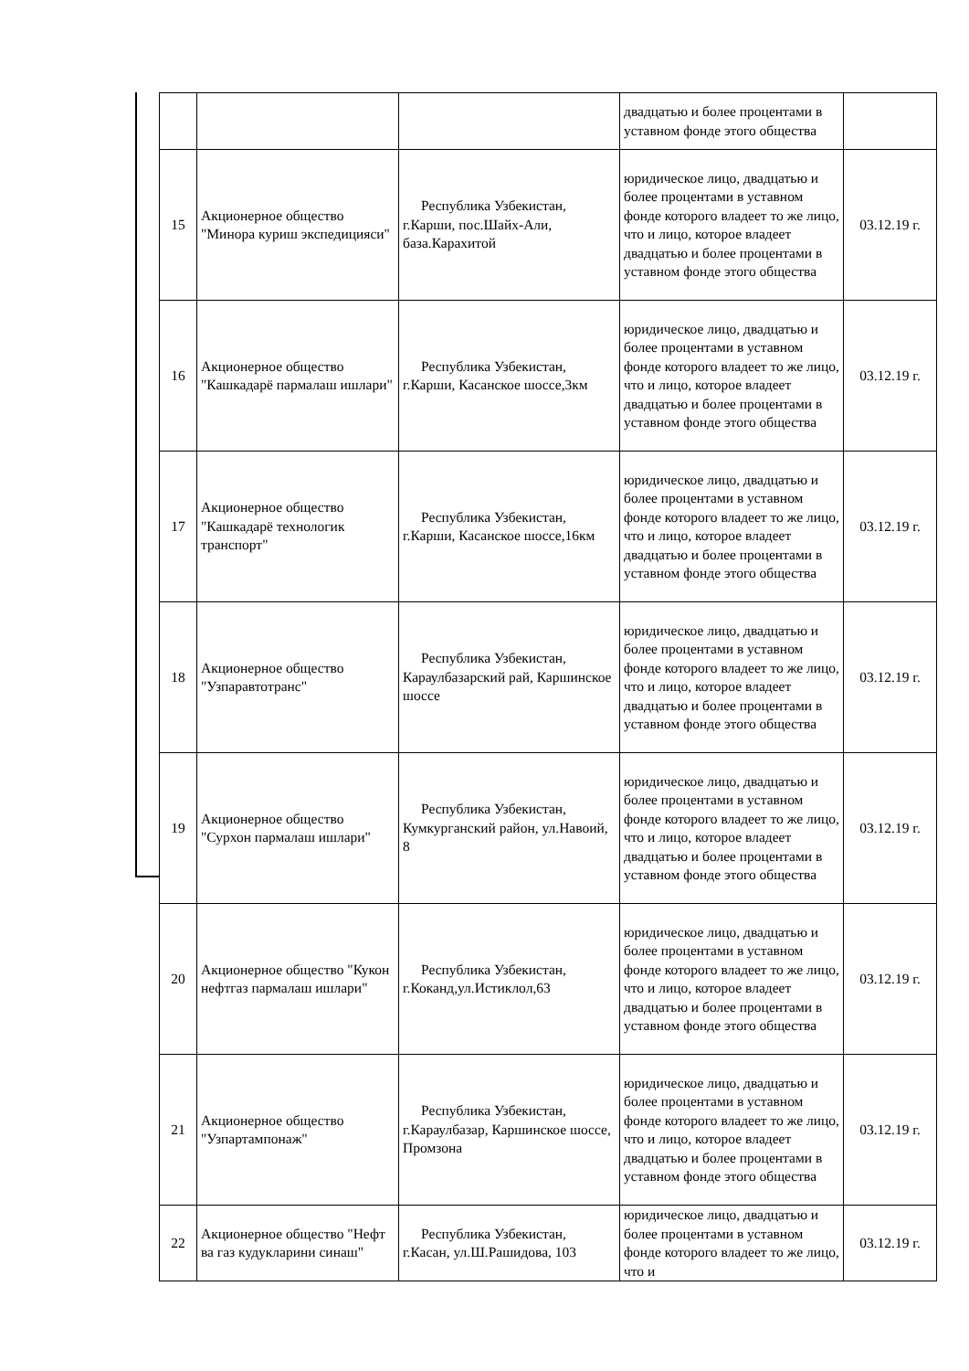| | | | двадцатью и более процентами в уставном фонде этого общества | |
| 15 | Акционерное общество "Минора куриш экспедицияси" | Республика Узбекистан, г.Карши, пос.Шайх-Али, база.Карахитой | юридическое лицо, двадцатью и более процентами в уставном фонде которого владеет то же лицо, что и лицо, которое владеет двадцатью и более процентами в уставном фонде этого общества | 03.12.19 г. |
| 16 | Акционерное общество "Кашкадарё пармалаш ишлари" | Республика Узбекистан, г.Карши, Касанское шоссе,3км | юридическое лицо, двадцатью и более процентами в уставном фонде которого владеет то же лицо, что и лицо, которое владеет двадцатью и более процентами в уставном фонде этого общества | 03.12.19 г. |
| 17 | Акционерное общество "Кашкадарё технологик транспорт" | Республика Узбекистан, г.Карши, Касанское шоссе,16км | юридическое лицо, двадцатью и более процентами в уставном фонде которого владеет то же лицо, что и лицо, которое владеет двадцатью и более процентами в уставном фонде этого общества | 03.12.19 г. |
| 18 | Акционерное общество "Узпаравтотранс" | Республика Узбекистан, Караулбазарский рай, Каршинское шоссе | юридическое лицо, двадцатью и более процентами в уставном фонде которого владеет то же лицо, что и лицо, которое владеет двадцатью и более процентами в уставном фонде этого общества | 03.12.19 г. |
| 19 | Акционерное общество "Сурхон пармалаш ишлари" | Республика Узбекистан, Кумкурганский район, ул.Навоий, 8 | юридическое лицо, двадцатью и более процентами в уставном фонде которого владеет то же лицо, что и лицо, которое владеет двадцатью и более процентами в уставном фонде этого общества | 03.12.19 г. |
| 20 | Акционерное общество "Кукон нефтгаз пармалаш ишлари" | Республика Узбекистан, г.Коканд,ул.Истиклол,63 | юридическое лицо, двадцатью и более процентами в уставном фонде которого владеет то же лицо, что и лицо, которое владеет двадцатью и более процентами в уставном фонде этого общества | 03.12.19 г. |
| 21 | Акционерное общество "Узпартампонаж" | Республика Узбекистан, г.Караулбазар, Каршинское шоссе, Промзона | юридическое лицо, двадцатью и более процентами в уставном фонде которого владеет то же лицо, что и лицо, которое владеет двадцатью и более процентами в уставном фонде этого общества | 03.12.19 г. |
| 22 | Акционерное общество "Нефт ва газ кудукларини синаш" | Республика Узбекистан, г.Касан, ул.Ш.Рашидова, 103 | юридическое лицо, двадцатью и более процентами в уставном фонде которого владеет то же лицо, что и | 03.12.19 г. |